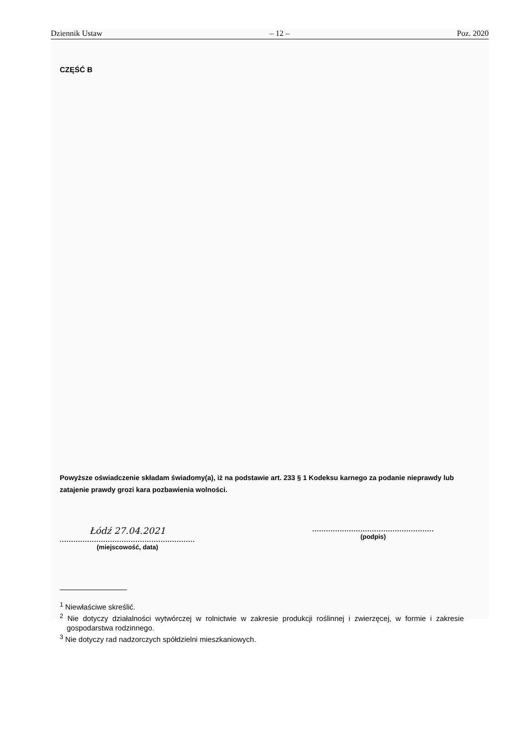Dziennik Ustaw – 12 – Poz. 2020
CZĘŚĆ B
Powyższe oświadczenie składam świadomy(a), iż na podstawie art. 233 § 1 Kodeksu karnego za podanie nieprawdy lub zatajenie prawdy grozi kara pozbawienia wolności.
Łódź 27.04.2021
...........................................................
(miejscowość, data)
.....................................................
(podpis)
<sup>1</sup> Niewłaściwe skreślić.
<sup>2</sup> Nie dotyczy działalności wytwórczej w rolnictwie w zakresie produkcji roślinnej i zwierzęcej, w formie i zakresie gospodarstwa rodzinnego.
<sup>3</sup> Nie dotyczy rad nadzorczych spółdzielni mieszkaniowych.